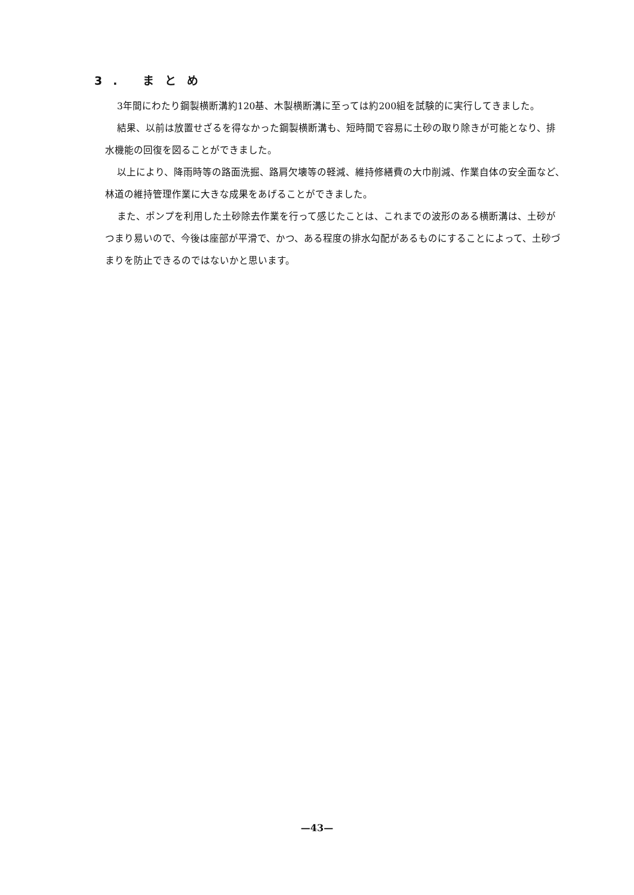3. まとめ
3年間にわたり鋼製横断溝約120基、木製横断溝に至っては約200組を試験的に実行してきました。
結果、以前は放置せざるを得なかった鋼製横断溝も、短時間で容易に土砂の取り除きが可能となり、排水機能の回復を図ることができました。
以上により、降雨時等の路面洗掘、路肩欠壊等の軽減、維持修繕費の大巾削減、作業自体の安全面など、林道の維持管理作業に大きな成果をあげることができました。
また、ポンプを利用した土砂除去作業を行って感じたことは、これまでの波形のある横断溝は、土砂がつまり易いので、今後は座部が平滑で、かつ、ある程度の排水勾配があるものにすることによって、土砂づまりを防止できるのではないかと思います。
—43—